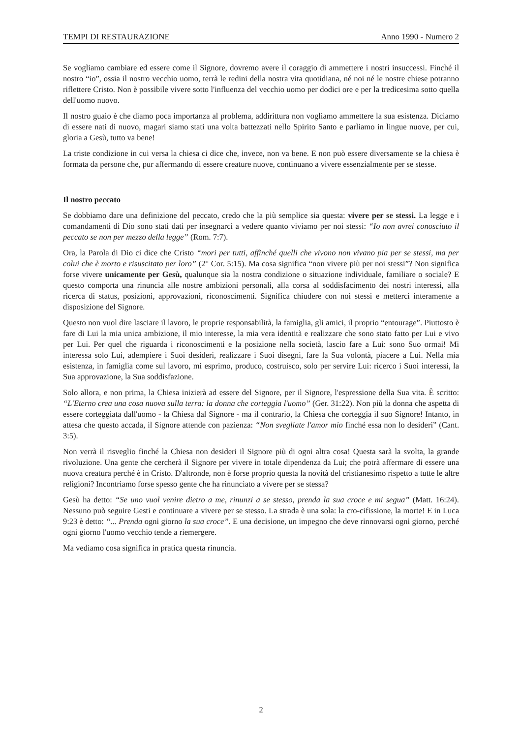TEMPI DI RESTAURAZIONE Anno 1990 - Numero 2
Se vogliamo cambiare ed essere come il Signore, dovremo avere il coraggio di ammettere i nostri insuccessi. Finché il nostro “io”, ossia il nostro vecchio uomo, terrà le redini della nostra vita quotidiana, né noi né le nostre chiese potranno riflettere Cristo. Non è possibile vivere sotto l'influenza del vecchio uomo per dodici ore e per la tredicesima sotto quella dell'uomo nuovo.
Il nostro guaio è che diamo poca importanza al problema, addirittura non vogliamo ammettere la sua esistenza. Diciamo di essere nati di nuovo, magari siamo stati una volta battezzati nello Spirito Santo e parliamo in lingue nuove, per cui, gloria a Gesù, tutto va bene!
La triste condizione in cui versa la chiesa ci dice che, invece, non va bene. E non può essere diversamente se la chiesa è formata da persone che, pur affermando di essere creature nuove, continuano a vivere essenzialmente per se stesse.
Il nostro peccato
Se dobbiamo dare una definizione del peccato, credo che la più semplice sia questa: vivere per se stessi. La legge e i comandamenti di Dio sono stati dati per insegnarci a vedere quanto viviamo per noi stessi: “Io non avrei conosciuto il peccato se non per mezzo della legge” (Rom. 7:7).
Ora, la Parola di Dio ci dice che Cristo “mori per tutti, affinché quelli che vivono non vivano pia per se stessi, ma per colui che è morto e risuscitato per loro” (2° Cor. 5:15). Ma cosa significa “non vivere più per noi stessi”? Non significa forse vivere unicamente per Gesù, qualunque sia la nostra condizione o situazione individuale, familiare o sociale? E questo comporta una rinuncia alle nostre ambizioni personali, alla corsa al soddisfacimento dei nostri interessi, alla ricerca di status, posizioni, approvazioni, riconoscimenti. Significa chiudere con noi stessi e metterci interamente a disposizione del Signore.
Questo non vuol dire lasciare il lavoro, le proprie responsabilità, la famiglia, gli amici, il proprio “entourage”. Piuttosto è fare di Lui la mia unica ambizione, il mio interesse, la mia vera identità e realizzare che sono stato fatto per Lui e vivo per Lui. Per quel che riguarda i riconoscimenti e la posizione nella società, lascio fare a Lui: sono Suo ormai! Mi interessa solo Lui, adempiere i Suoi desideri, realizzare i Suoi disegni, fare la Sua volontà, piacere a Lui. Nella mia esistenza, in famiglia come sul lavoro, mi esprimo, produco, costruisco, solo per servire Lui: ricerco i Suoi interessi, la Sua approvazione, la Sua soddisfazione.
Solo allora, e non prima, la Chiesa inizierà ad essere del Signore, per il Signore, l'espressione della Sua vita. È scritto: “L'Eterno crea una cosa nuova sulla terra: la donna che corteggia l'uomo” (Ger. 31:22). Non più la donna che aspetta di essere corteggiata dall'uomo - la Chiesa dal Signore - ma il contrario, la Chiesa che corteggia il suo Signore! Intanto, in attesa che questo accada, il Signore attende con pazienza: “Non svegliate l'amor mio finché essa non lo desideri” (Cant. 3:5).
Non verrà il risveglio finché la Chiesa non desideri il Signore più di ogni altra cosa! Questa sarà la svolta, la grande rivoluzione. Una gente che cercherà il Signore per vivere in totale dipendenza da Lui; che potrà affermare di essere una nuova creatura perché è in Cristo. D'altronde, non è forse proprio questa la novità del cristianesimo rispetto a tutte le altre religioni? Incontriamo forse spesso gente che ha rinunciato a vivere per se stessa?
Gesù ha detto: “Se uno vuol venire dietro a me, rinunzi a se stesso, prenda la sua croce e mi segua” (Matt. 16:24). Nessuno può seguire Gesti e continuare a vivere per se stesso. La strada è una sola: la cro-cifissione, la morte! E in Luca 9:23 è detto: “... Prenda ogni giorno la sua croce”. E una decisione, un impegno che deve rinnovarsi ogni giorno, perché ogni giorno l'uomo vecchio tende a riemergere.
Ma vediamo cosa significa in pratica questa rinuncia.
2